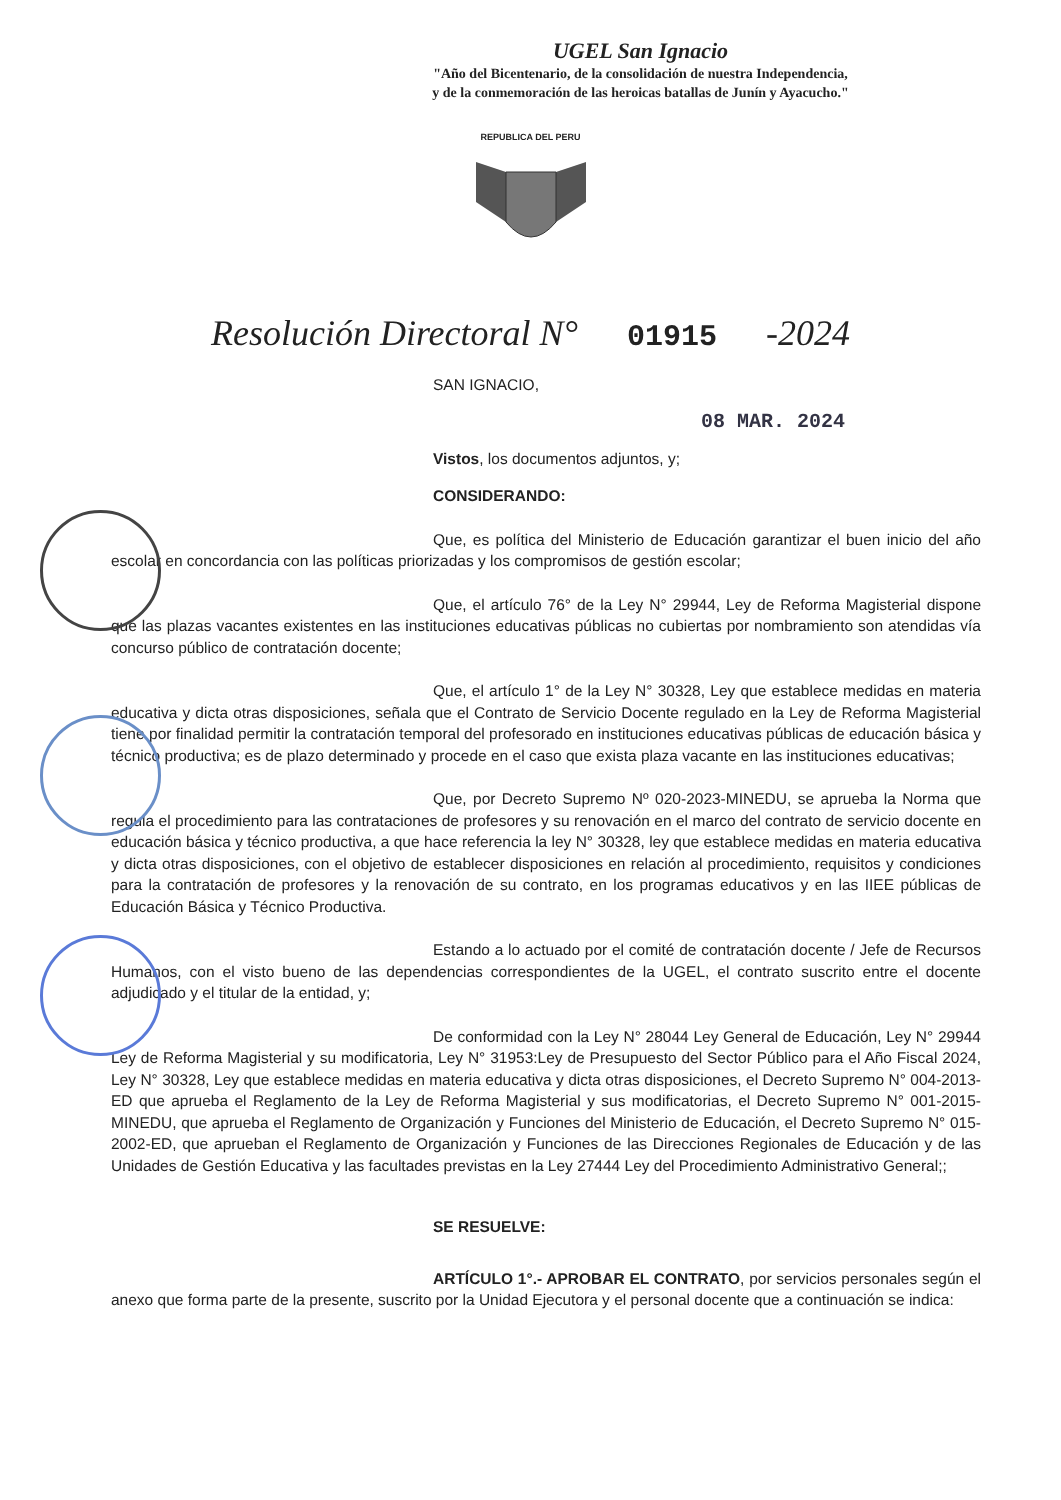UGEL San Ignacio
"Año del Bicentenario, de la consolidación de nuestra Independencia,
y de la conmemoración de las heroicas batallas de Junín y Ayacucho."
REPUBLICA DEL PERU
Resolución Directoral N° 01915 -2024
SAN IGNACIO,
08 MAR. 2024
Vistos, los documentos adjuntos, y;
CONSIDERANDO:
Que, es política del Ministerio de Educación garantizar el buen inicio del año escolar en concordancia con las políticas priorizadas y los compromisos de gestión escolar;
Que, el artículo 76° de la Ley N° 29944, Ley de Reforma Magisterial dispone que las plazas vacantes existentes en las instituciones educativas públicas no cubiertas por nombramiento son atendidas vía concurso público de contratación docente;
Que, el artículo 1° de la Ley N° 30328, Ley que establece medidas en materia educativa y dicta otras disposiciones, señala que el Contrato de Servicio Docente regulado en la Ley de Reforma Magisterial tiene por finalidad permitir la contratación temporal del profesorado en instituciones educativas públicas de educación básica y técnico productiva; es de plazo determinado y procede en el caso que exista plaza vacante en las instituciones educativas;
Que, por Decreto Supremo Nº 020-2023-MINEDU, se aprueba la Norma que regula el procedimiento para las contrataciones de profesores y su renovación en el marco del contrato de servicio docente en educación básica y técnico productiva, a que hace referencia la ley N° 30328, ley que establece medidas en materia educativa y dicta otras disposiciones, con el objetivo de establecer disposiciones en relación al procedimiento, requisitos y condiciones para la contratación de profesores y la renovación de su contrato, en los programas educativos y en las IIEE públicas de Educación Básica y Técnico Productiva.
Estando a lo actuado por el comité de contratación docente / Jefe de Recursos Humanos, con el visto bueno de las dependencias correspondientes de la UGEL, el contrato suscrito entre el docente adjudicado y el titular de la entidad, y;
De conformidad con la Ley N° 28044 Ley General de Educación, Ley N° 29944 Ley de Reforma Magisterial y su modificatoria, Ley N° 31953:Ley de Presupuesto del Sector Público para el Año Fiscal 2024, Ley N° 30328, Ley que establece medidas en materia educativa y dicta otras disposiciones, el Decreto Supremo N° 004-2013-ED que aprueba el Reglamento de la Ley de Reforma Magisterial y sus modificatorias, el Decreto Supremo N° 001-2015-MINEDU, que aprueba el Reglamento de Organización y Funciones del Ministerio de Educación, el Decreto Supremo N° 015-2002-ED, que aprueban el Reglamento de Organización y Funciones de las Direcciones Regionales de Educación y de las Unidades de Gestión Educativa y las facultades previstas en la Ley 27444 Ley del Procedimiento Administrativo General;;
SE RESUELVE:
ARTÍCULO 1°.- APROBAR EL CONTRATO, por servicios personales según el anexo que forma parte de la presente, suscrito por la Unidad Ejecutora y el personal docente que a continuación se indica: